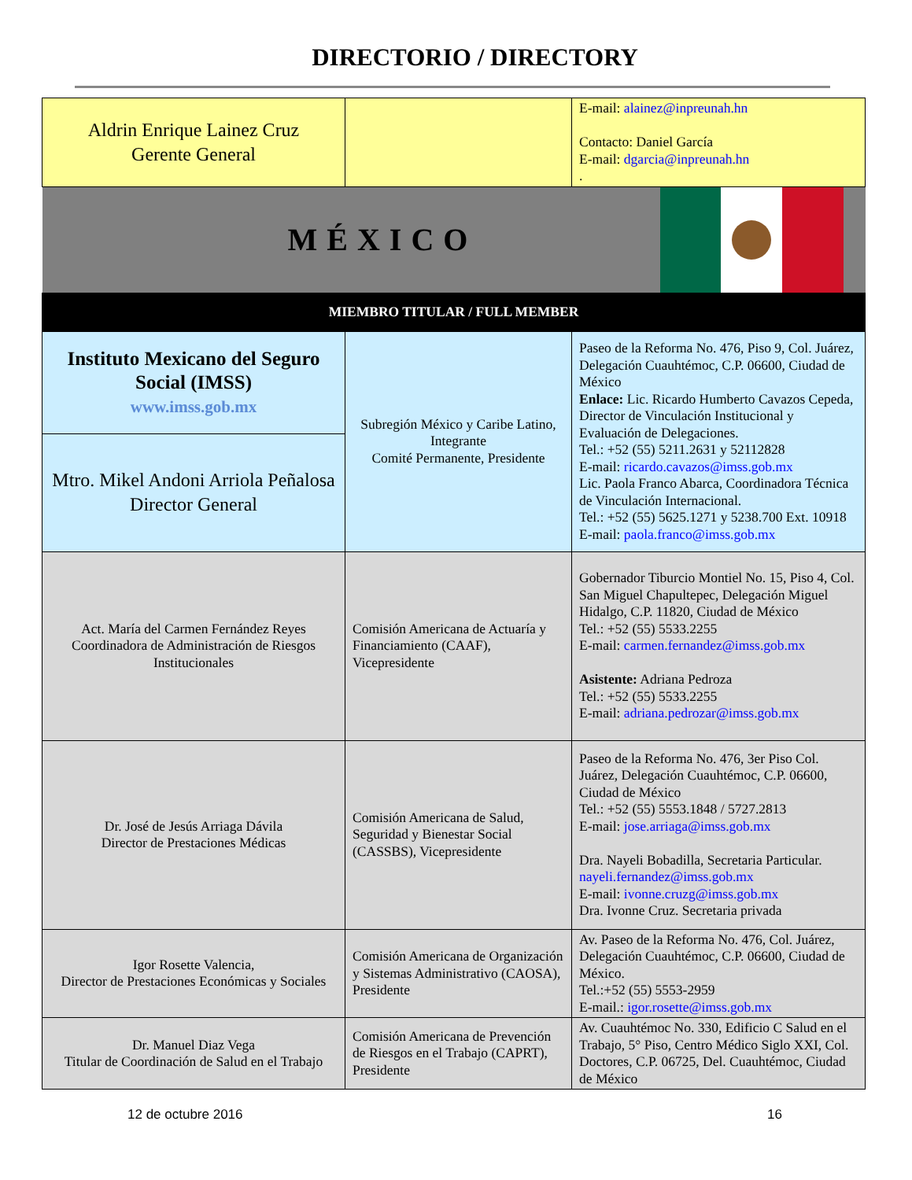DIRECTORIO / DIRECTORY
| Aldrin Enrique Lainez Cruz Gerente General | | E-mail: alainez@inpreunah.hn Contacto: Daniel García E-mail: dgarcia@inpreunah.hn . |
| MÉXICO | | |
| MIEMBRO TITULAR / FULL MEMBER | | |
| Instituto Mexicano del Seguro Social (IMSS) www.imss.gob.mx | Subregión México y Caribe Latino, Integrante Comité Permanente, Presidente | Paseo de la Reforma No. 476, Piso 9, Col. Juárez, Delegación Cuauhtémoc, C.P. 06600, Ciudad de México Enlace: Lic. Ricardo Humberto Cavazos Cepeda, Director de Vinculación Institucional y Evaluación de Delegaciones. Tel.: +52 (55) 5211.2631 y 52112828 E-mail: ricardo.cavazos@imss.gob.mx Lic. Paola Franco Abarca, Coordinadora Técnica de Vinculación Internacional. Tel.: +52 (55) 5625.1271 y 5238.700 Ext. 10918 E-mail: paola.franco@imss.gob.mx |
| Mtro. Mikel Andoni Arriola Peñalosa Director General | | |
| Act. María del Carmen Fernández Reyes Coordinadora de Administración de Riesgos Institucionales | Comisión Americana de Actuaría y Financiamiento (CAAF), Vicepresidente | Gobernador Tiburcio Montiel No. 15, Piso 4, Col. San Miguel Chapultepec, Delegación Miguel Hidalgo, C.P. 11820, Ciudad de México Tel.: +52 (55) 5533.2255 E-mail: carmen.fernandez@imss.gob.mx Asistente: Adriana Pedroza Tel.: +52 (55) 5533.2255 E-mail: adriana.pedrozar@imss.gob.mx |
| Dr. José de Jesús Arriaga Dávila Director de Prestaciones Médicas | Comisión Americana de Salud, Seguridad y Bienestar Social (CASSBS), Vicepresidente | Paseo de la Reforma No. 476, 3er Piso Col. Juárez, Delegación Cuauhtémoc, C.P. 06600, Ciudad de México Tel.: +52 (55) 5553.1848 / 5727.2813 E-mail: jose.arriaga@imss.gob.mx Dra. Nayeli Bobadilla, Secretaria Particular. nayeli.fernandez@imss.gob.mx E-mail: ivonne.cruzg@imss.gob.mx Dra. Ivonne Cruz. Secretaria privada |
| Igor Rosette Valencia, Director de Prestaciones Económicas y Sociales | Comisión Americana de Organización y Sistemas Administrativo (CAOSA), Presidente | Av. Paseo de la Reforma No. 476, Col. Juárez, Delegación Cuauhtémoc, C.P. 06600, Ciudad de México. Tel.:+52 (55) 5553-2959 E-mail.: igor.rosette@imss.gob.mx |
| Dr. Manuel Diaz Vega Titular de Coordinación de Salud en el Trabajo | Comisión Americana de Prevención de Riesgos en el Trabajo (CAPRT), Presidente | Av. Cuauhtémoc No. 330, Edificio C Salud en el Trabajo, 5° Piso, Centro Médico Siglo XXI, Col. Doctores, C.P. 06725, Del. Cuauhtémoc, Ciudad de México |
12 de octubre 2016 16